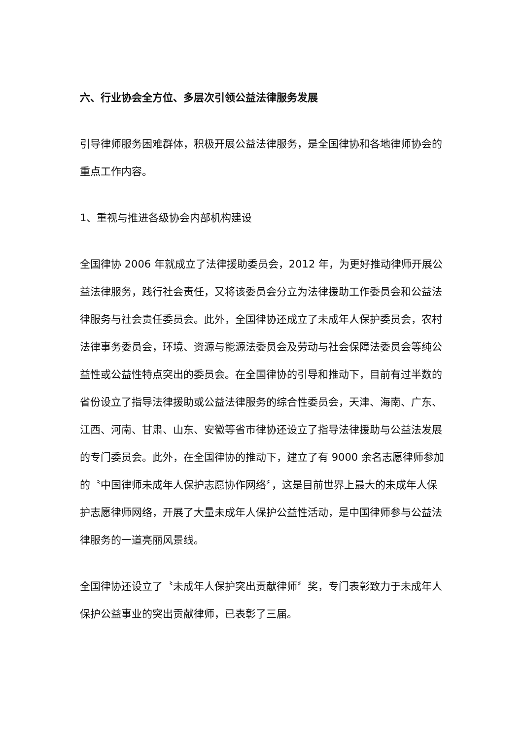六、行业协会全方位、多层次引领公益法律服务发展
引导律师服务困难群体，积极开展公益法律服务，是全国律协和各地律师协会的重点工作内容。
1、重视与推进各级协会内部机构建设
全国律协 2006 年就成立了法律援助委员会，2012 年，为更好推动律师开展公益法律服务，践行社会责任，又将该委员会分立为法律援助工作委员会和公益法律服务与社会责任委员会。此外，全国律协还成立了未成年人保护委员会，农村法律事务委员会，环境、资源与能源法委员会及劳动与社会保障法委员会等纯公益性或公益性特点突出的委员会。在全国律协的引导和推动下，目前有过半数的省份设立了指导法律援助或公益法律服务的综合性委员会，天津、海南、广东、江西、河南、甘肃、山东、安徽等省市律协还设立了指导法律援助与公益法发展的专门委员会。此外，在全国律协的推动下，建立了有 9000 余名志愿律师参加的〝中国律师未成年人保护志愿协作网络〞，这是目前世界上最大的未成年人保护志愿律师网络，开展了大量未成年人保护公益性活动，是中国律师参与公益法律服务的一道亮丽风景线。
全国律协还设立了〝未成年人保护突出贡献律师〞奖，专门表彰致力于未成年人保护公益事业的突出贡献律师，已表彰了三届。